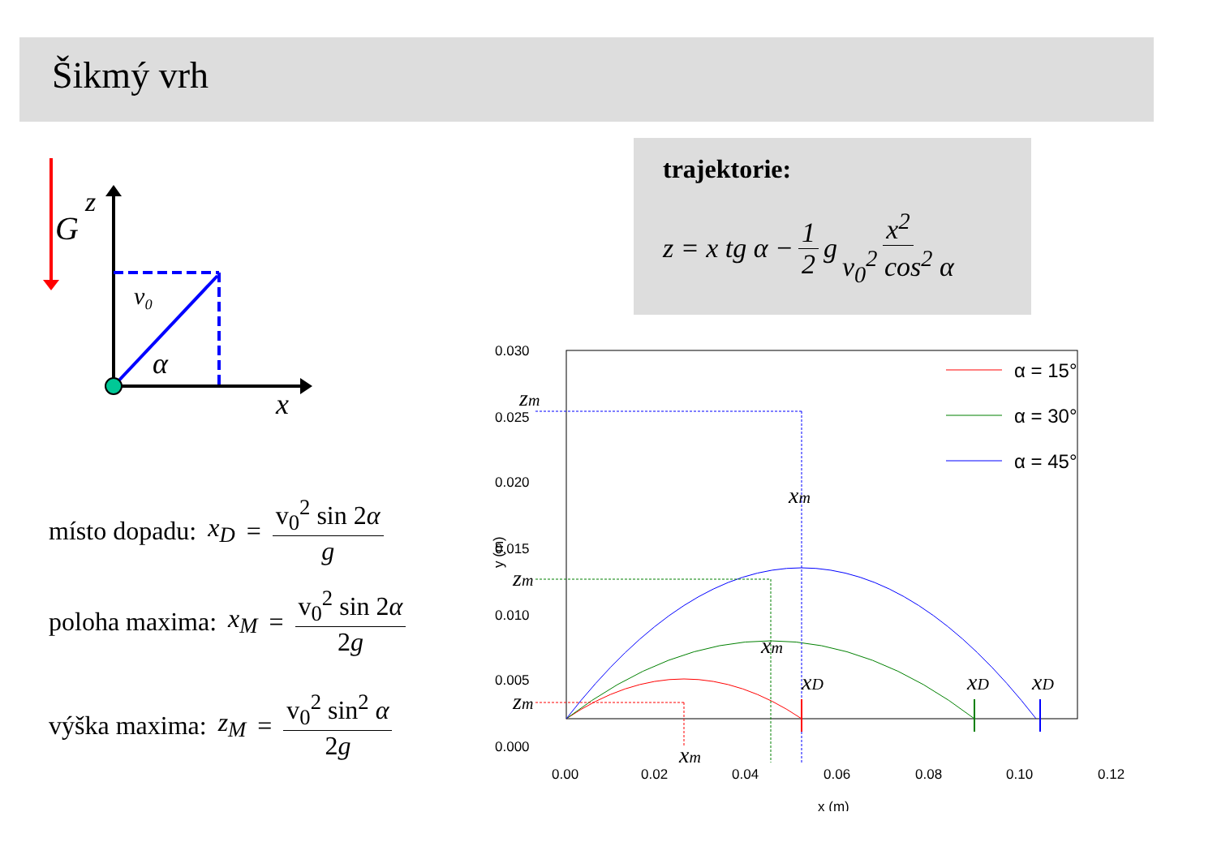Šikmý vrh
G
z
x
v₀
α
trajektorie:
z = x tg α − 1 2 g x<sup>2</sup> v<sub>0</sub><sup>2</sup> cos<sup>2</sup> α
místo dopadu: x<sub>D</sub> = v<sub>0</sub><sup>2</sup> sin 2α g
poloha maxima: x<sub>M</sub> = v<sub>0</sub><sup>2</sup> sin 2α 2g
výška maxima: z<sub>M</sub> = v<sub>0</sub><sup>2</sup> sin<sup>2</sup> α 2g
0.030
0.025
0.020
0.015
0.010
0.005
0.000
0.00
0.02
0.04
0.06
0.08
0.10
0.12
x (m)
y (m)
zm
zm
zm
xm
xm
xm
xD
xD
xD
α = 15°
α = 30°
α = 45°